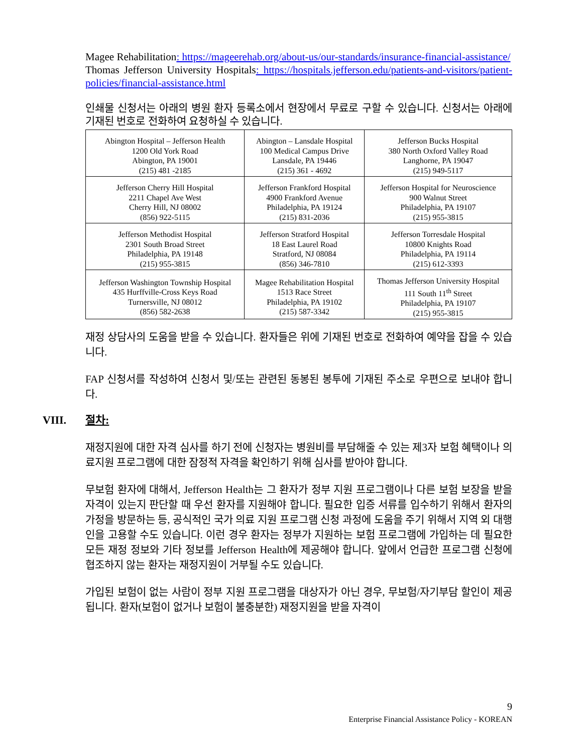Magee Rehabilitation: https://mageerehab.org/about-us/our-standards/insurance-financial-assistance/
Thomas Jefferson University Hospitals: https://hospitals.jefferson.edu/patients-and-visitors/patient-policies/financial-assistance.html
인쇄물 신청서는 아래의 병원 환자 등록소에서 현장에서 무료로 구할 수 있습니다. 신청서는 아래에 기재된 번호로 전화하여 요청하실 수 있습니다.
| Abington Hospital – Jefferson Health 1200 Old York Road Abington, PA 19001 (215) 481 -2185 | Abington – Lansdale Hospital 100 Medical Campus Drive Lansdale, PA 19446 (215) 361 - 4692 | Jefferson Bucks Hospital 380 North Oxford Valley Road Langhorne, PA 19047 (215) 949-5117 |
| Jefferson Cherry Hill Hospital 2211 Chapel Ave West Cherry Hill, NJ 08002 (856) 922-5115 | Jefferson Frankford Hospital 4900 Frankford Avenue Philadelphia, PA 19124 (215) 831-2036 | Jefferson Hospital for Neuroscience 900 Walnut Street Philadelphia, PA 19107 (215) 955-3815 |
| Jefferson Methodist Hospital 2301 South Broad Street Philadelphia, PA 19148 (215) 955-3815 | Jefferson Stratford Hospital 18 East Laurel Road Stratford, NJ 08084 (856) 346-7810 | Jefferson Torresdale Hospital 10800 Knights Road Philadelphia, PA 19114 (215) 612-3393 |
| Jefferson Washington Township Hospital 435 Hurffville-Cross Keys Road Turnersville, NJ 08012 (856) 582-2638 | Magee Rehabilitation Hospital 1513 Race Street Philadelphia, PA 19102 (215) 587-3342 | Thomas Jefferson University Hospital 111 South 11<sup>th</sup> Street Philadelphia, PA 19107 (215) 955-3815 |
재정 상담사의 도움을 받을 수 있습니다. 환자들은 위에 기재된 번호로 전화하여 예약을 잡을 수 있습니다.
FAP 신청서를 작성하여 신청서 및/또는 관련된 동봉된 봉투에 기재된 주소로 우편으로 보내야 합니다.
VIII. 절차:
재정지원에 대한 자격 심사를 하기 전에 신청자는 병원비를 부담해줄 수 있는 제3자 보험 혜택이나 의료지원 프로그램에 대한 잠정적 자격을 확인하기 위해 심사를 받아야 합니다.
무보험 환자에 대해서, Jefferson Health는 그 환자가 정부 지원 프로그램이나 다른 보험 보장을 받을 자격이 있는지 판단할 때 우선 환자를 지원해야 합니다. 필요한 입증 서류를 입수하기 위해서 환자의 가정을 방문하는 등, 공식적인 국가 의료 지원 프로그램 신청 과정에 도움을 주기 위해서 지역 외 대행인을 고용할 수도 있습니다. 이런 경우 환자는 정부가 지원하는 보험 프로그램에 가입하는 데 필요한 모든 재정 정보와 기타 정보를 Jefferson Health에 제공해야 합니다. 앞에서 언급한 프로그램 신청에 협조하지 않는 환자는 재정지원이 거부될 수도 있습니다.
가입된 보험이 없는 사람이 정부 지원 프로그램을 대상자가 아닌 경우, 무보험/자기부담 할인이 제공됩니다. 환자(보험이 없거나 보험이 불충분한) 재정지원을 받을 자격이
9
Enterprise Financial Assistance Policy - KOREAN